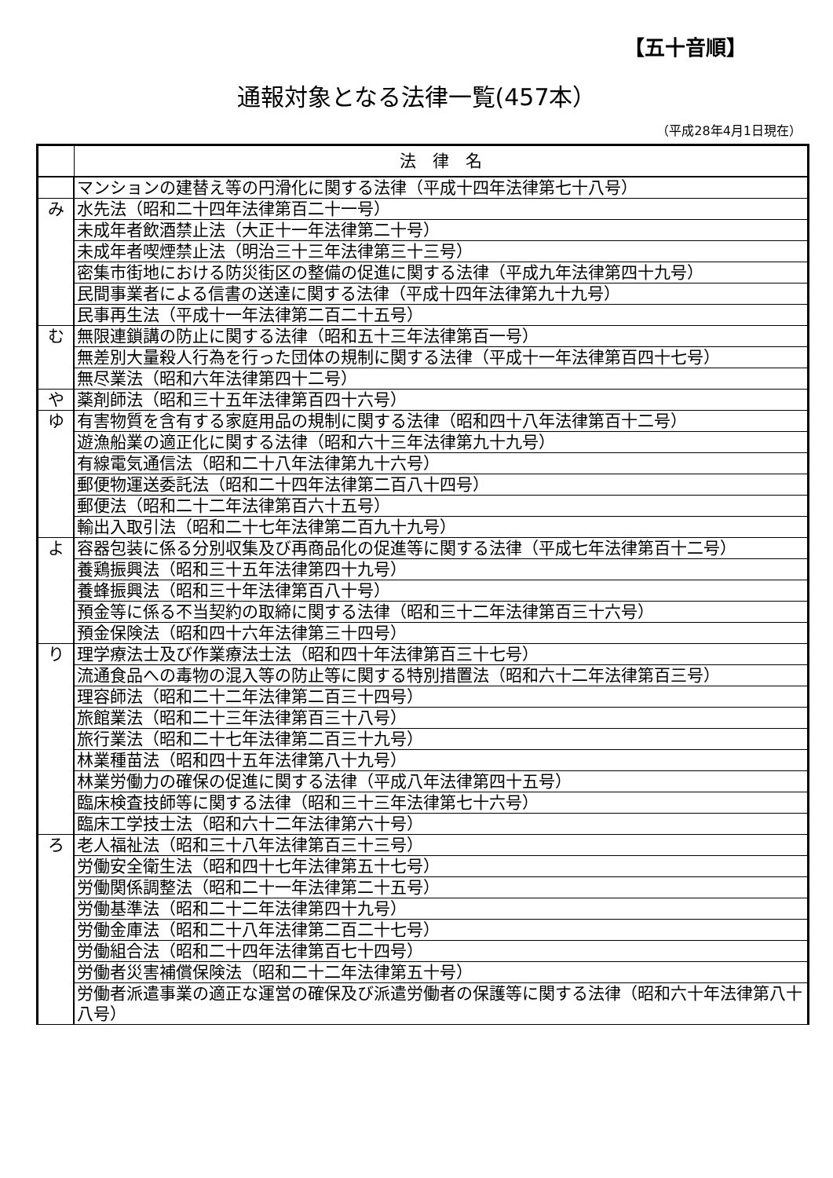【五十音順】
通報対象となる法律一覧(457本）
（平成28年4月1日現在）
| | 法 律 名 |
| --- | --- |
| | マンションの建替え等の円滑化に関する法律（平成十四年法律第七十八号） |
| み | 水先法（昭和二十四年法律第百二十一号） |
| | 未成年者飲酒禁止法（大正十一年法律第二十号） |
| | 未成年者喫煙禁止法（明治三十三年法律第三十三号） |
| | 密集市街地における防災街区の整備の促進に関する法律（平成九年法律第四十九号） |
| | 民間事業者による信書の送達に関する法律（平成十四年法律第九十九号） |
| | 民事再生法（平成十一年法律第二百二十五号） |
| む | 無限連鎖講の防止に関する法律（昭和五十三年法律第百一号） |
| | 無差別大量殺人行為を行った団体の規制に関する法律（平成十一年法律第百四十七号） |
| | 無尽業法（昭和六年法律第四十二号） |
| や | 薬剤師法（昭和三十五年法律第百四十六号） |
| ゆ | 有害物質を含有する家庭用品の規制に関する法律（昭和四十八年法律第百十二号） |
| | 遊漁船業の適正化に関する法律（昭和六十三年法律第九十九号） |
| | 有線電気通信法（昭和二十八年法律第九十六号） |
| | 郵便物運送委託法（昭和二十四年法律第二百八十四号） |
| | 郵便法（昭和二十二年法律第百六十五号） |
| | 輸出入取引法（昭和二十七年法律第二百九十九号） |
| よ | 容器包装に係る分別収集及び再商品化の促進等に関する法律（平成七年法律第百十二号） |
| | 養鶏振興法（昭和三十五年法律第四十九号） |
| | 養蜂振興法（昭和三十年法律第百八十号） |
| | 預金等に係る不当契約の取締に関する法律（昭和三十二年法律第百三十六号） |
| | 預金保険法（昭和四十六年法律第三十四号） |
| り | 理学療法士及び作業療法士法（昭和四十年法律第百三十七号） |
| | 流通食品への毒物の混入等の防止等に関する特別措置法（昭和六十二年法律第百三号） |
| | 理容師法（昭和二十二年法律第二百三十四号） |
| | 旅館業法（昭和二十三年法律第百三十八号） |
| | 旅行業法（昭和二十七年法律第二百三十九号） |
| | 林業種苗法（昭和四十五年法律第八十九号） |
| | 林業労働力の確保の促進に関する法律（平成八年法律第四十五号） |
| | 臨床検査技師等に関する法律（昭和三十三年法律第七十六号） |
| | 臨床工学技士法（昭和六十二年法律第六十号） |
| ろ | 老人福祉法（昭和三十八年法律第百三十三号） |
| | 労働安全衛生法（昭和四十七年法律第五十七号） |
| | 労働関係調整法（昭和二十一年法律第二十五号） |
| | 労働基準法（昭和二十二年法律第四十九号） |
| | 労働金庫法（昭和二十八年法律第二百二十七号） |
| | 労働組合法（昭和二十四年法律第百七十四号） |
| | 労働者災害補償保険法（昭和二十二年法律第五十号） |
| | 労働者派遣事業の適正な運営の確保及び派遣労働者の保護等に関する法律（昭和六十年法律第八十八号） |